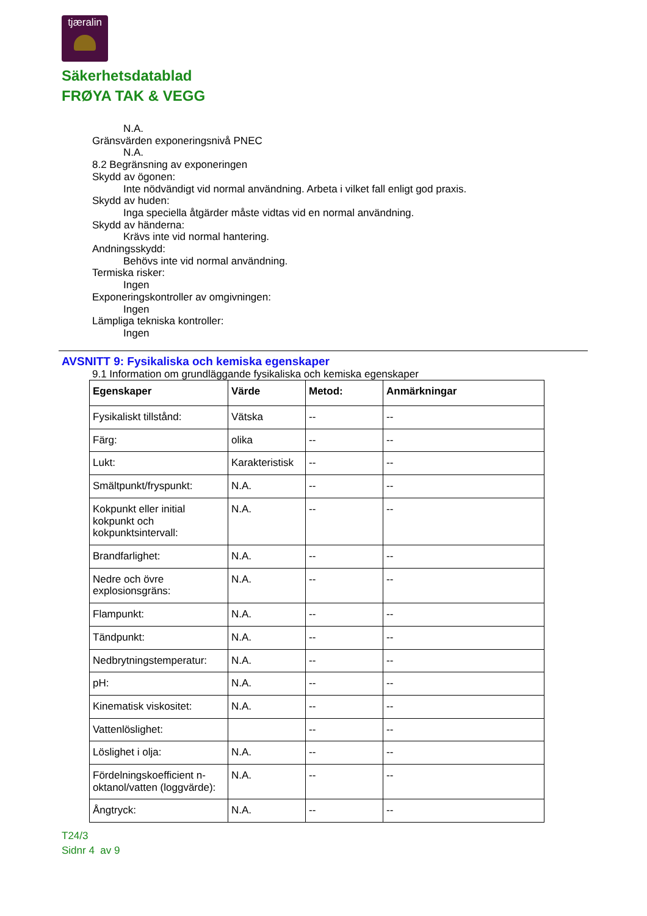tjæralin
Säkerhetsdatablad
FRØYA TAK & VEGG
N.A.
Gränsvärden exponeringsnivå PNEC
N.A.
8.2 Begränsning av exponeringen
Skydd av ögonen:
Inte nödvändigt vid normal användning. Arbeta i vilket fall enligt god praxis.
Skydd av huden:
Inga speciella åtgärder måste vidtas vid en normal användning.
Skydd av händerna:
Krävs inte vid normal hantering.
Andningsskydd:
Behövs inte vid normal användning.
Termiska risker:
Ingen
Exponeringskontroller av omgivningen:
Ingen
Lämpliga tekniska kontroller:
Ingen
AVSNITT 9: Fysikaliska och kemiska egenskaper
9.1 Information om grundläggande fysikaliska och kemiska egenskaper
| Egenskaper | Värde | Metod: | Anmärkningar |
| --- | --- | --- | --- |
| Fysikaliskt tillstånd: | Vätska | -- | -- |
| Färg: | olika | -- | -- |
| Lukt: | Karakteristisk | -- | -- |
| Smältpunkt/fryspunkt: | N.A. | -- | -- |
| Kokpunkt eller initial kokpunkt och kokpunktsintervall: | N.A. | -- | -- |
| Brandfarlighet: | N.A. | -- | -- |
| Nedre och övre explosionsgräns: | N.A. | -- | -- |
| Flampunkt: | N.A. | -- | -- |
| Tändpunkt: | N.A. | -- | -- |
| Nedbrytningstemperatur: | N.A. | -- | -- |
| pH: | N.A. | -- | -- |
| Kinematisk viskositet: | N.A. | -- | -- |
| Vattenlöslighet: | | -- | -- |
| Löslighet i olja: | N.A. | -- | -- |
| Fördelningskoefficient n-oktanol/vatten (loggvärde): | N.A. | -- | -- |
| Ångtryck: | N.A. | -- | -- |
T24/3
Sidnr 4 av 9